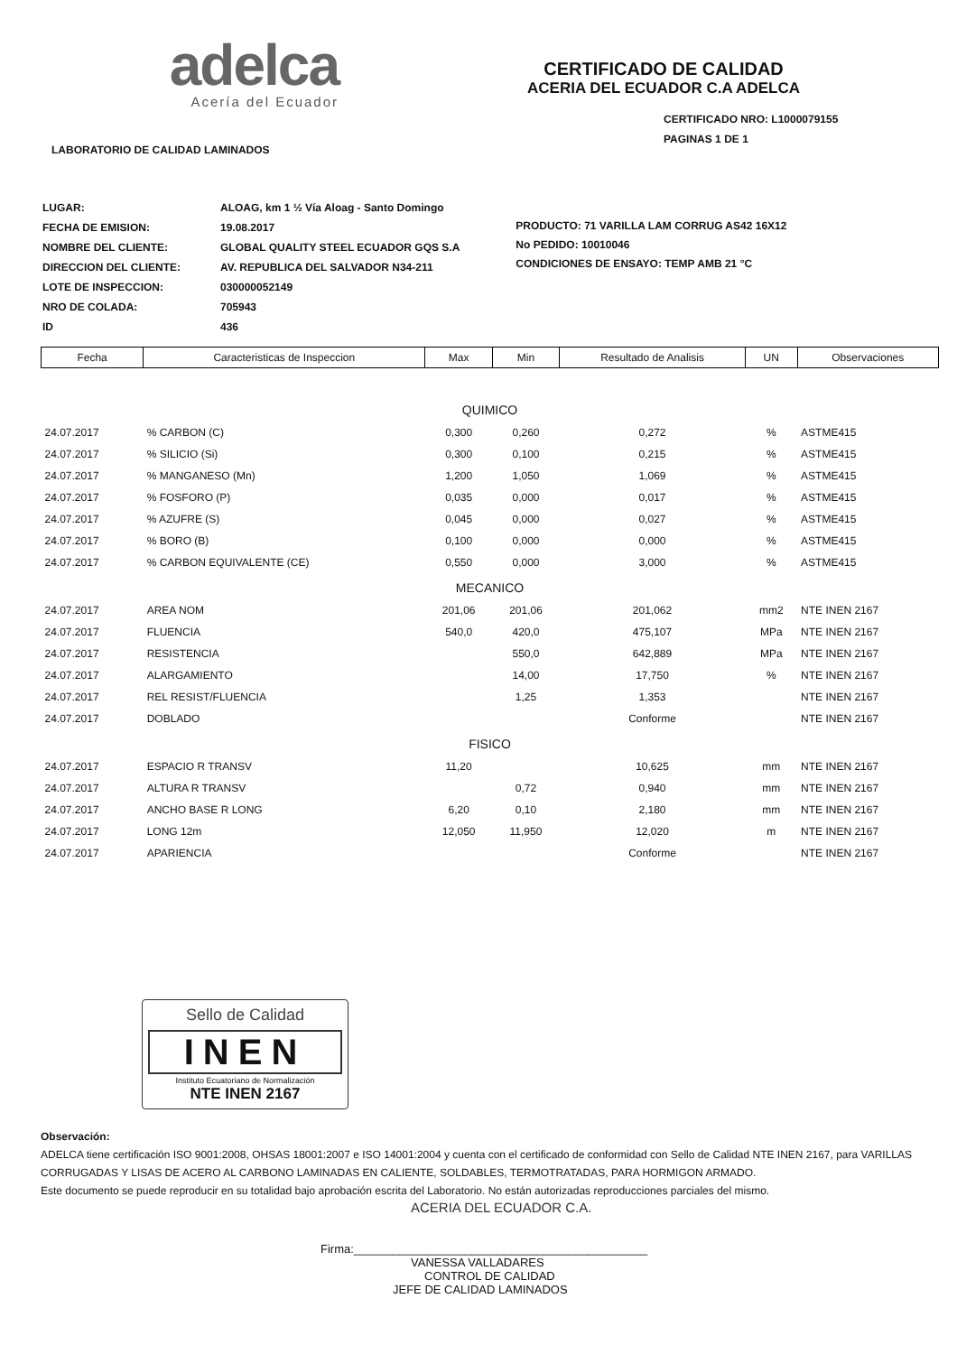adelca
Acería del Ecuador
CERTIFICADO DE CALIDAD
ACERIA DEL ECUADOR C.A ADELCA
CERTIFICADO NRO: L1000079155
PAGINAS 1 DE 1
LABORATORIO DE CALIDAD LAMINADOS
| LUGAR: | ALOAG, km 1 ½ Vía Aloag - Santo Domingo |
| FECHA DE EMISION: | 19.08.2017 |
| NOMBRE DEL CLIENTE: | GLOBAL QUALITY STEEL ECUADOR GQS S.A |
| DIRECCION DEL CLIENTE: | AV. REPUBLICA DEL SALVADOR N34-211 |
| LOTE DE INSPECCION: | 030000052149 |
| NRO DE COLADA: | 705943 |
| ID | 436 |
PRODUCTO: 71 VARILLA LAM CORRUG AS42 16X12
No PEDIDO: 10010046
CONDICIONES DE ENSAYO: TEMP AMB 21 °C
| Fecha | Caracteristicas de Inspeccion | Max | Min | Resultado de Analisis | UN | Observaciones |
| --- | --- | --- | --- | --- | --- | --- |
| QUIMICO | | | | | | |
| 24.07.2017 | % CARBON (C) | 0,300 | 0,260 | 0,272 | % | ASTME415 |
| 24.07.2017 | % SILICIO (Si) | 0,300 | 0,100 | 0,215 | % | ASTME415 |
| 24.07.2017 | % MANGANESO (Mn) | 1,200 | 1,050 | 1,069 | % | ASTME415 |
| 24.07.2017 | % FOSFORO (P) | 0,035 | 0,000 | 0,017 | % | ASTME415 |
| 24.07.2017 | % AZUFRE (S) | 0,045 | 0,000 | 0,027 | % | ASTME415 |
| 24.07.2017 | % BORO (B) | 0,100 | 0,000 | 0,000 | % | ASTME415 |
| 24.07.2017 | % CARBON EQUIVALENTE (CE) | 0,550 | 0,000 | 3,000 | % | ASTME415 |
| MECANICO | | | | | | |
| 24.07.2017 | AREA NOM | 201,06 | 201,06 | 201,062 | mm2 | NTE INEN 2167 |
| 24.07.2017 | FLUENCIA | 540,0 | 420,0 | 475,107 | MPa | NTE INEN 2167 |
| 24.07.2017 | RESISTENCIA | | 550,0 | 642,889 | MPa | NTE INEN 2167 |
| 24.07.2017 | ALARGAMIENTO | | 14,00 | 17,750 | % | NTE INEN 2167 |
| 24.07.2017 | REL RESIST/FLUENCIA | | 1,25 | 1,353 | | NTE INEN 2167 |
| 24.07.2017 | DOBLADO | | | Conforme | | NTE INEN 2167 |
| FISICO | | | | | | |
| 24.07.2017 | ESPACIO R TRANSV | 11,20 | | 10,625 | mm | NTE INEN 2167 |
| 24.07.2017 | ALTURA R TRANSV | | 0,72 | 0,940 | mm | NTE INEN 2167 |
| 24.07.2017 | ANCHO BASE R LONG | 6,20 | 0,10 | 2,180 | mm | NTE INEN 2167 |
| 24.07.2017 | LONG 12m | 12,050 | 11,950 | 12,020 | m | NTE INEN 2167 |
| 24.07.2017 | APARIENCIA | | | Conforme | | NTE INEN 2167 |
Sello de Calidad
INEN
Instituto Ecuatoriano de Normalización
NTE INEN 2167
Observación:
ADELCA tiene certificación ISO 9001:2008, OHSAS 18001:2007 e ISO 14001:2004 y cuenta con el certificado de conformidad con Sello de Calidad NTE INEN 2167, para VARILLAS CORRUGADAS Y LISAS DE ACERO AL CARBONO LAMINADAS EN CALIENTE, SOLDABLES, TERMOTRATADAS, PARA HORMIGON ARMADO.
Este documento se puede reproducir en su totalidad bajo aprobación escrita del Laboratorio. No están autorizadas reproducciones parciales del mismo.
ACERIA DEL ECUADOR C.A.
Firma:_____________________________________________
VANESSA VALLADARES
CONTROL DE CALIDAD
JEFE DE CALIDAD LAMINADOS